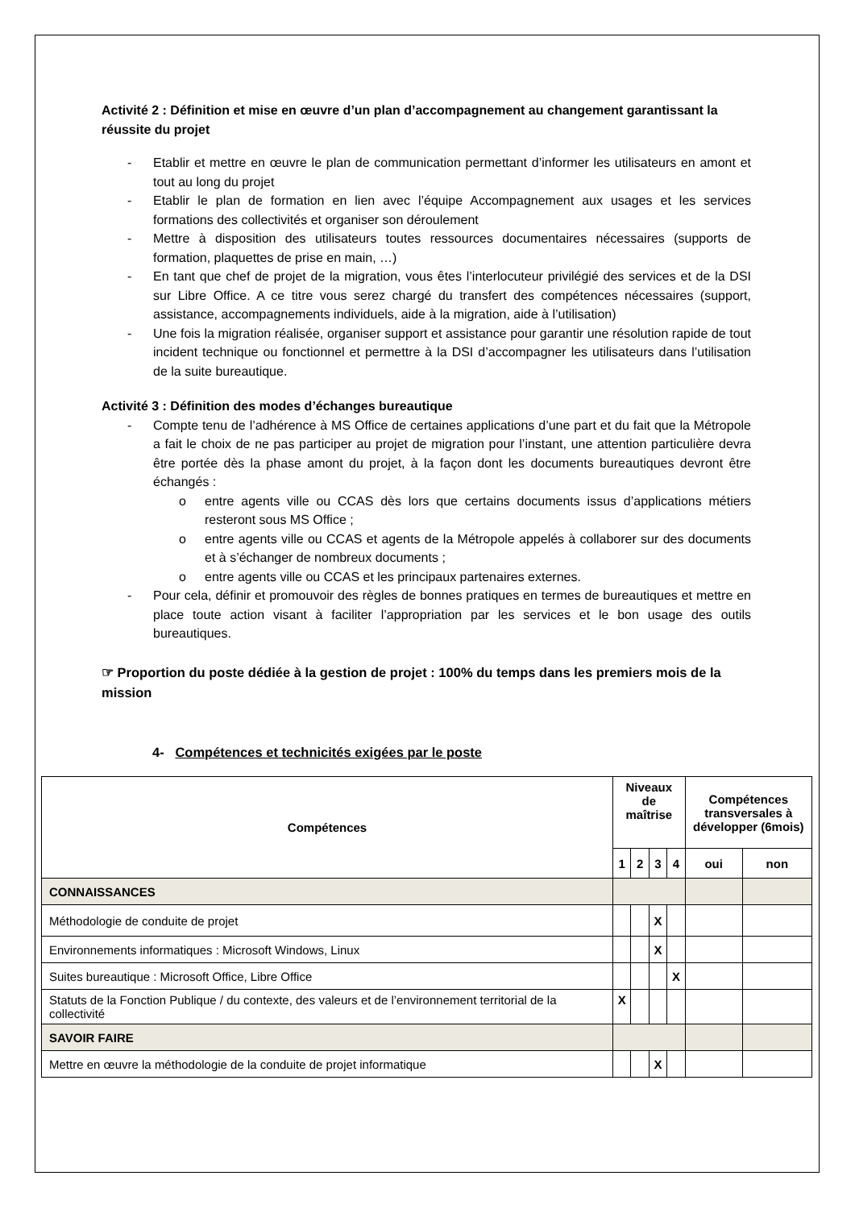Activité 2 : Définition et mise en œuvre d’un plan d’accompagnement au changement garantissant la réussite du projet
- Etablir et mettre en œuvre le plan de communication permettant d’informer les utilisateurs en amont et tout au long du projet
- Etablir le plan de formation en lien avec l’équipe Accompagnement aux usages et les services formations des collectivités et organiser son déroulement
- Mettre à disposition des utilisateurs toutes ressources documentaires nécessaires (supports de formation, plaquettes de prise en main, …)
- En tant que chef de projet de la migration, vous êtes l’interlocuteur privilégié des services et de la DSI sur Libre Office. A ce titre vous serez chargé du transfert des compétences nécessaires (support, assistance, accompagnements individuels, aide à la migration, aide à l’utilisation)
- Une fois la migration réalisée, organiser support et assistance pour garantir une résolution rapide de tout incident technique ou fonctionnel et permettre à la DSI d’accompagner les utilisateurs dans l’utilisation de la suite bureautique.
Activité 3 : Définition des modes d’échanges bureautique
- Compte tenu de l’adhérence à MS Office de certaines applications d’une part et du fait que la Métropole a fait le choix de ne pas participer au projet de migration pour l’instant, une attention particulière devra être portée dès la phase amont du projet, à la façon dont les documents bureautiques devront être échangés :
o entre agents ville ou CCAS dès lors que certains documents issus d’applications métiers resteront sous MS Office ;
o entre agents ville ou CCAS et agents de la Métropole appelés à collaborer sur des documents et à s’échanger de nombreux documents ;
o entre agents ville ou CCAS et les principaux partenaires externes.
- Pour cela, définir et promouvoir des règles de bonnes pratiques en termes de bureautiques et mettre en place toute action visant à faciliter l’appropriation par les services et le bon usage des outils bureautiques.
☞ Proportion du poste dédiée à la gestion de projet : 100% du temps dans les premiers mois de la mission
4- Compétences et technicités exigées par le poste
| Compétences | Niveaux de maîtrise | | | | Compétences transversales à développer (6mois) | |
| --- | --- | --- | --- | --- | --- | --- |
| | 1 | 2 | 3 | 4 | oui | non |
| CONNAISSANCES | | | | | | |
| Méthodologie de conduite de projet | | | X | | | |
| Environnements informatiques : Microsoft Windows, Linux | | | X | | | |
| Suites bureautique : Microsoft Office, Libre Office | | | | X | | |
| Statuts de la Fonction Publique / du contexte, des valeurs et de l’environnement territorial de la collectivité | X | | | | | |
| SAVOIR FAIRE | | | | | | |
| Mettre en œuvre la méthodologie de la conduite de projet informatique | | | X | | | |